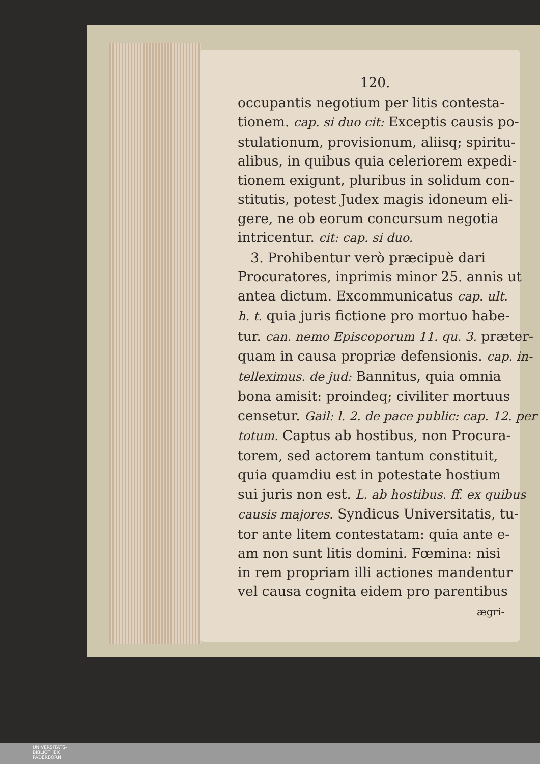120.
occupantis negotium per litis contesta-
tionem. cap. si duo cit: Exceptis causis po-
stulationum, provisionum, aliisq; spiritu-
alibus, in quibus quia celeriorem expedi-
tionem exigunt, pluribus in solidum con-
stitutis, potest Judex magis idoneum eli-
gere, ne ob eorum concursum negotia
intricentur. cit: cap. si duo.
3. Prohibentur verò præcipuè dari
Procuratores, inprimis minor 25. annis ut
antea dictum. Excommunicatus cap. ult.
h. t. quia juris fictione pro mortuo habe-
tur. can. nemo Episcoporum 11. qu. 3. præter-
quam in causa propriæ defensionis. cap. in-
telleximus. de jud: Bannitus, quia omnia
bona amisit: proindeq; civiliter mortuus
censetur. Gail: l. 2. de pace public: cap. 12. per
totum. Captus ab hostibus, non Procura-
torem, sed actorem tantum constituit,
quia quamdiu est in potestate hostium
sui juris non est. L. ab hostibus. ff. ex quibus
causis majores. Syndicus Universitatis, tu-
tor ante litem contestatam: quia ante e-
am non sunt litis domini. Fœmina: nisi
in rem propriam illi actiones mandentur
vel causa cognita eidem pro parentibus
ægri-
UNIVERSITÄTS-
BIBLIOTHEK
PADERBORN